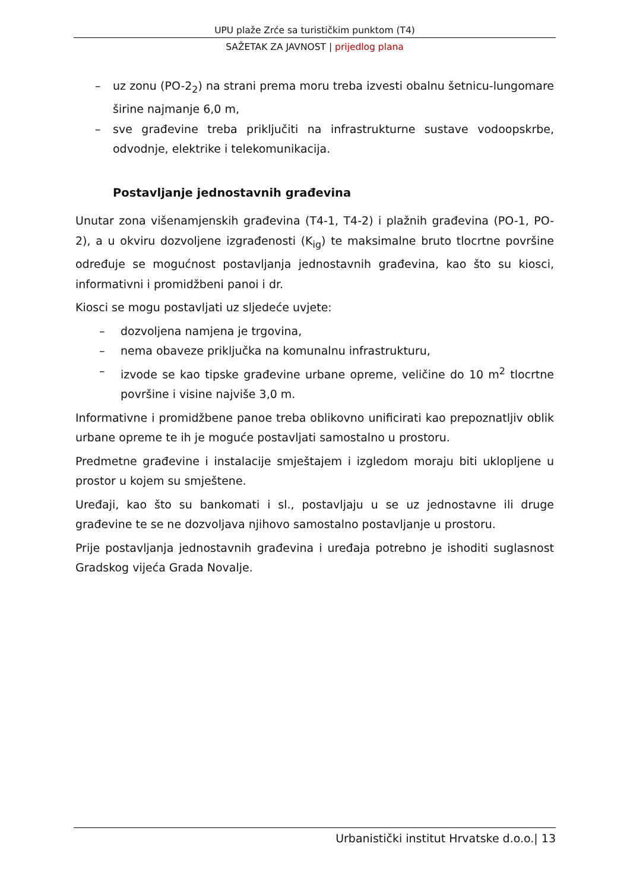UPU plaže Zrće sa turističkim punktom (T4)
SAŽETAK ZA JAVNOST | prijedlog plana
– uz zonu (PO-2<sub>2</sub>) na strani prema moru treba izvesti obalnu šetnicu-lungomare širine najmanje 6,0 m,
– sve građevine treba priključiti na infrastrukturne sustave vodoopskrbe, odvodnje, elektrike i telekomunikacija.
Postavljanje jednostavnih građevina
Unutar zona višenamjenskih građevina (T4-1, T4-2) i plažnih građevina (PO-1, PO-2), a u okviru dozvoljene izgrađenosti (K<sub>ig</sub>) te maksimalne bruto tlocrtne površine određuje se mogućnost postavljanja jednostavnih građevina, kao što su kiosci, informativni i promidžbeni panoi i dr.
Kiosci se mogu postavljati uz sljedeće uvjete:
– dozvoljena namjena je trgovina,
– nema obaveze priključka na komunalnu infrastrukturu,
– izvode se kao tipske građevine urbane opreme, veličine do 10 m<sup>2</sup> tlocrtne površine i visine najviše 3,0 m.
Informativne i promidžbene panoe treba oblikovno unificirati kao prepoznatljiv oblik urbane opreme te ih je moguće postavljati samostalno u prostoru.
Predmetne građevine i instalacije smještajem i izgledom moraju biti uklopljene u prostor u kojem su smještene.
Uređaji, kao što su bankomati i sl., postavljaju u se uz jednostavne ili druge građevine te se ne dozvoljava njihovo samostalno postavljanje u prostoru.
Prije postavljanja jednostavnih građevina i uređaja potrebno je ishoditi suglasnost Gradskog vijeća Grada Novalje.
Urbanistički institut Hrvatske d.o.o.| 13